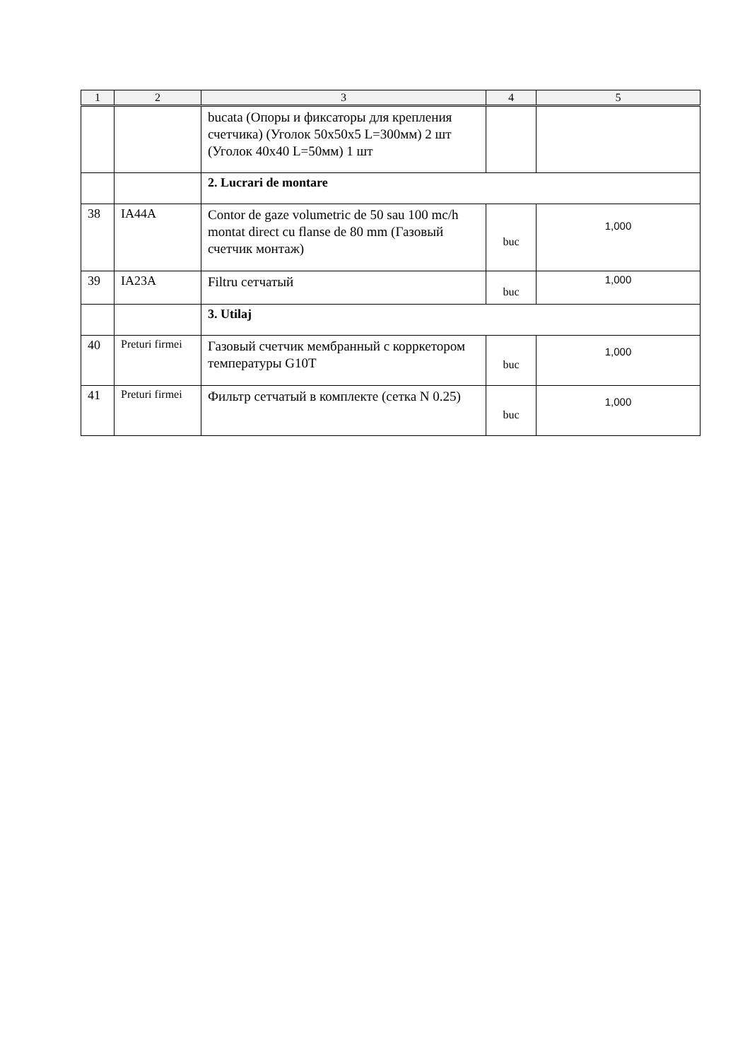| 1 | 2 | 3 | 4 | 5 |
| --- | --- | --- | --- | --- |
| | | bucata (Опоры и фиксаторы для крепления счетчика) (Уголок 50х50х5 L=300мм) 2 шт (Уголок 40х40 L=50мм) 1 шт | | |
| | | 2. Lucrari de montare | | |
| 38 | IA44A | Contor de gaze volumetric de 50 sau 100 mc/h montat direct cu flanse de 80 mm (Газовый счетчик монтаж) | buc | 1,000 |
| 39 | IA23A | Filtru сетчатый | buc | 1,000 |
| | | 3. Utilaj | | |
| 40 | Preturi firmei | Газовый счетчик мембранный с корркетором температуры G10T | buc | 1,000 |
| 41 | Preturi firmei | Фильтр сетчатый в комплекте (сетка N 0.25) | buc | 1,000 |